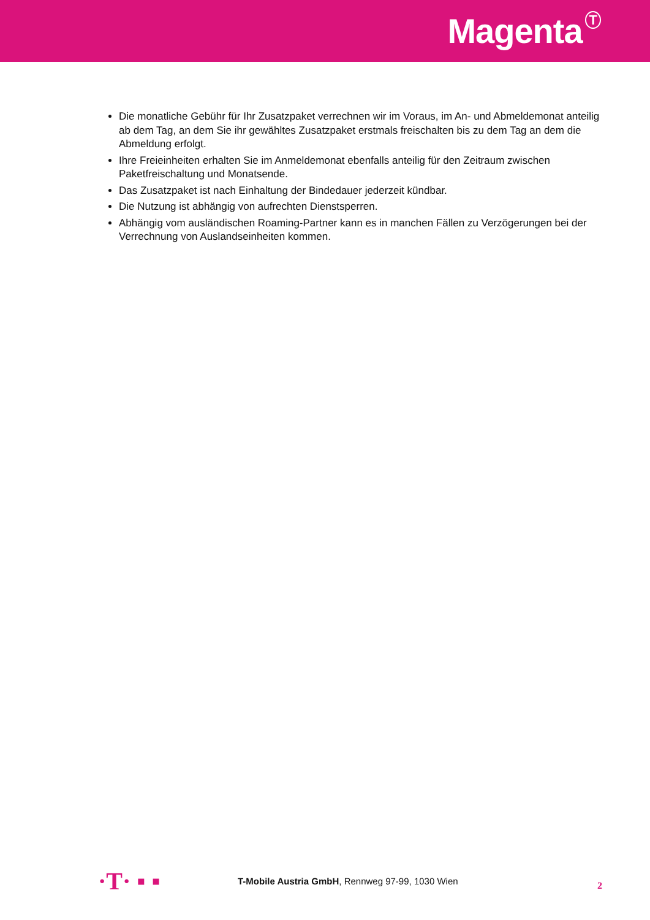Magenta<sup>T</sup>
Die monatliche Gebühr für Ihr Zusatzpaket verrechnen wir im Voraus, im An- und Abmeldemonat anteilig ab dem Tag, an dem Sie ihr gewähltes Zusatzpaket erstmals freischalten bis zu dem Tag an dem die Abmeldung erfolgt.
Ihre Freieinheiten erhalten Sie im Anmeldemonat ebenfalls anteilig für den Zeitraum zwischen Paketfreischaltung und Monatsende.
Das Zusatzpaket ist nach Einhaltung der Bindedauer jederzeit kündbar.
Die Nutzung ist abhängig von aufrechten Dienstsperren.
Abhängig vom ausländischen Roaming-Partner kann es in manchen Fällen zu Verzögerungen bei der Verrechnung von Auslandseinheiten kommen.
·T· ▪ ▪
T-Mobile Austria GmbH, Rennweg 97-99, 1030 Wien
2